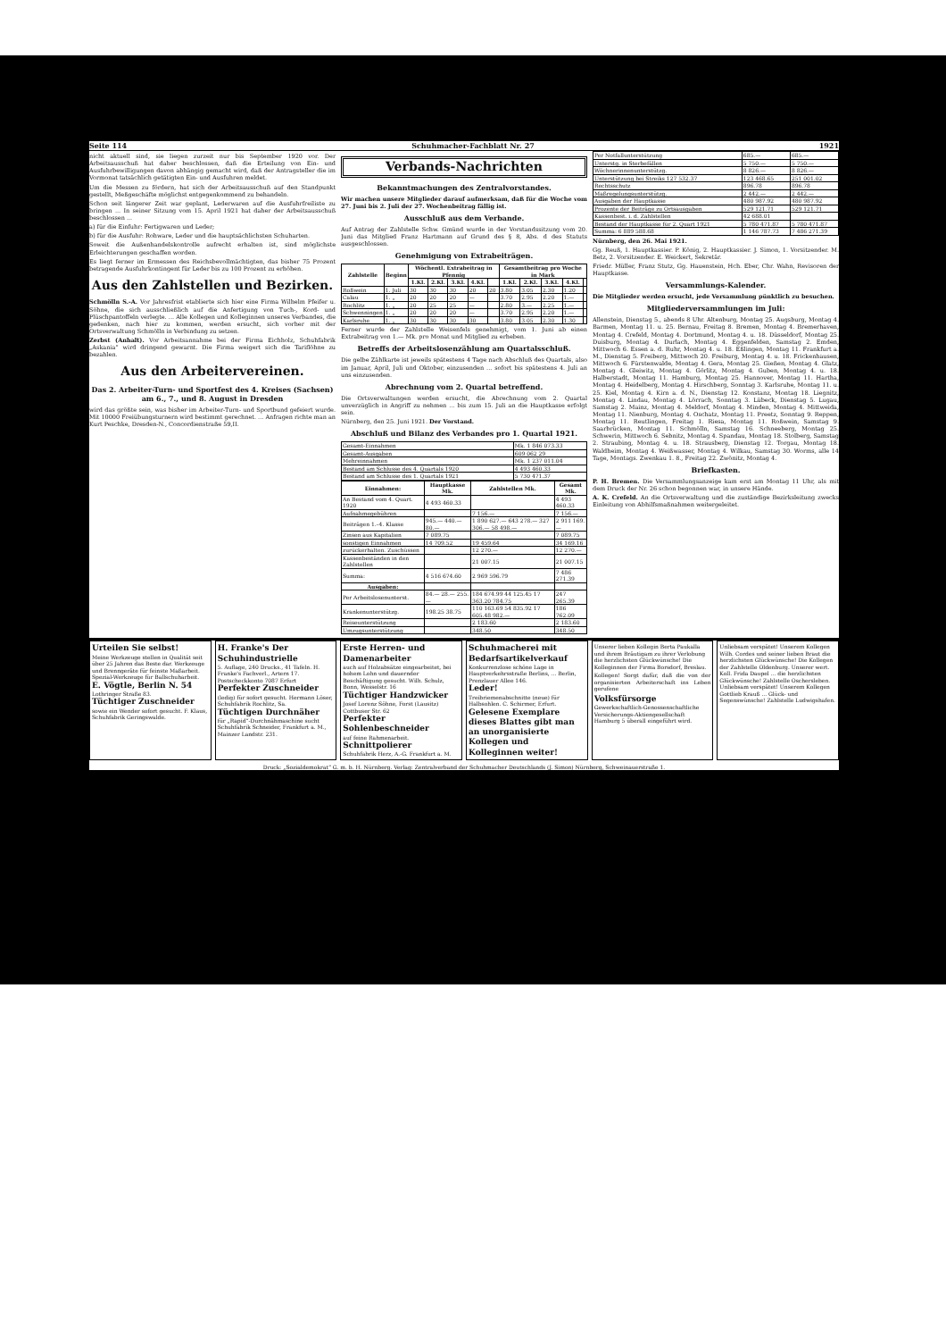Seite 114 Schuhmacher-Fachblatt Nr. 27 1921
nicht aktuell sind, sie liegen zurzeit nur bis September 1920 vor. Der Arbeitsausschuß hat daher beschlossen, daß die Erteilung von Ein- und Ausfuhrbewilligungen davon abhängig gemacht wird, daß der Antragsteller die im Vormonat tatsächlich getätigten Ein- und Ausfuhren meldet.
Um die Messen zu fördern, hat sich der Arbeitsausschuß auf den Standpunkt gestellt, Meßgeschäfte möglichst entgegenkommend zu behandeln.
Schon seit längerer Zeit war geplant, Lederwaren auf die Ausfuhrfreiliste zu bringen ... In seiner Sitzung vom 15. April 1921 hat daher der Arbeitsausschuß beschlossen ...
a) für die Einfuhr: Fertigwaren und Leder;
b) für die Ausfuhr: Rohware, Leder und die hauptsächlichsten Schuharten.
Soweit die Außenhandelskontrolle aufrecht erhalten ist, sind möglichste Erleichterungen geschaffen worden.
Es liegt ferner im Ermessen des Reichsbevollmächtigten, das bisher 75 Prozent betragende Ausfuhrkontingent für Leder bis zu 100 Prozent zu erhöhen.
Aus den Zahlstellen und Bezirken.
Schmölln S.-A. Vor Jahresfrist etablierte sich hier eine Firma Wilhelm Pfeifer u. Söhne, die sich ausschließlich auf die Anfertigung von Tuch-, Kord- und Plüschpantoffeln verlegte. ... Alle Kollegen und Kolleginnen unseres Verbandes, die gedenken, nach hier zu kommen, werden ersucht, sich vorher mit der Ortsverwaltung Schmölln in Verbindung zu setzen.
Zerbst (Anhalt). Vor Arbeitsannahme bei der Firma Eichholz, Schuhfabrik „Askania“ wird dringend gewarnt. Die Firma weigert sich die Tariflöhne zu bezahlen.
Aus den Arbeitervereinen.
Das 2. Arbeiter-Turn- und Sportfest des 4. Kreises (Sachsen) am 6., 7., und 8. August in Dresden
wird das größte sein, was bisher im Arbeiter-Turn- und Sportbund gefeiert wurde. Mit 10000 Freiübungsturnern wird bestimmt gerechnet. ... Anfragen richte man an Kurt Peschke, Dresden-N., Concordienstraße 59,II.
Verbands-Nachrichten
Bekanntmachungen des Zentralvorstandes.
Wir machen unsere Mitglieder darauf aufmerksam, daß für die Woche vom 27. Juni bis 2. Juli der 27. Wochenbeitrag fällig ist.
Ausschluß aus dem Verbande.
Auf Antrag der Zahlstelle Schw. Gmünd wurde in der Vorstandssitzung vom 20. Juni das Mitglied Franz Hartmann auf Grund des § 8, Abs. d des Statuts ausgeschlossen.
Genehmigung von Extrabeiträgen.
| Zahlstelle | Beginn | Wöchentl. Extrabeitrag in Pfennig | | | | | Gesamtbeitrag pro Woche in Mark | | | | |
| --- | --- | --- | --- | --- | --- | --- | --- | --- | --- | --- | --- |
| | | 1.Kl. | 2.Kl. | 3.Kl. | 4.Kl. | | 1.Kl. | 2.Kl. | 3.Kl. | 4.Kl. | |
| Roßwein | 1. Juli | 30 | 30 | 30 | 20 | 20 | 3.80 | 3.05 | 2.30 | 1.20 | |
| Calau | 1. „ | 20 | 20 | 20 | — | | 3.70 | 2.95 | 2.20 | 1.— | |
| Rochlitz | 1. „ | 20 | 25 | 25 | — | | 2.80 | 3.— | 2.25 | 1.— | |
| Schwenningen | 1. „ | 20 | 20 | 20 | — | | 3.70 | 2.95 | 2.20 | 1.— | |
| Karlsruhe | 1. „ | 30 | 30 | 30 | 30 | | 3.80 | 3.05 | 2.30 | 1.30 | |
Ferner wurde der Zahlstelle Weisenfels genehmigt, vom 1. Juni ab einen Extrabeitrag von 1.— Mk. pro Monat und Mitglied zu erheben.
Betreffs der Arbeitslosenzählung am Quartalsschluß.
Die gelbe Zählkarte ist jeweils spätestens 4 Tage nach Abschluß des Quartals, also im Januar, April, Juli und Oktober, einzusenden ... sofort bis spätestens 4. Juli an uns einzusenden.
Abrechnung vom 2. Quartal betreffend.
Die Ortsverwaltungen werden ersucht, die Abrechnung vom 2. Quartal unverzüglich in Angriff zu nehmen ... bis zum 15. Juli an die Hauptkasse erfolgt sein.
Nürnberg, den 25. Juni 1921. Der Vorstand.
Abschluß und Bilanz des Verbandes pro 1. Quartal 1921.
| Gesamt-Einnahmen | Mk. 1 846 073.33 |
| Gesamt-Ausgaben | 609 062 29 |
| Mehreinnahmen | Mk. 1 237 011.04 |
| Bestand am Schlusse des 4. Quartals 1920 | 4 493 460.33 |
| Bestand am Schlusse des 1. Quartals 1921 | 5 730 471.37 |
| Einnahmen: | Hauptkasse Mk. | Zahlstellen Mk. | Gesamt Mk. |
| --- | --- | --- | --- |
| An Bestand vom 4. Quart. 1920 | 4 493 460.33 | | 4 493 460.33 |
| Aufnahmegebühren | | 7 156.— | 7 156.— |
| Beiträgen 1.–4. Klasse | 945.— 440.— 80.— | 1 890 627.— 643 278.— 327 306.— 58 498.— | 2 911 169.— |
| Zinsen aus Kapitalien | 7 089.75 | | 7 089.75 |
| sonstigen Einnahmen | 14 709.52 | 19 459.64 | 34 169.16 |
| zurückerhalten. Zuschüssen | | 12 270.— | 12 270.— |
| Kassenbeständen in den Zahlstellen | | 21 007.15 | 21 007.15 |
| Summa: | 4 516 674.60 | 2 969 596.79 | 7 486 271.39 |
| Ausgaben: | | | |
| Per Arbeitslosenunterst. | 84.— 28.— 255.— | 184 674.99 44 125.45 17 363.20 784.75 | 247 265.39 |
| Krankenunterstützg. | 198.25 38.75 | 110 163.69 54 835.92 17 605.48 982.— | 186 762.09 |
| Reiseunterstützung | | 2 183.60 | 2 183.60 |
| Umzugsunterstützung | | 348.50 | 348.50 |
| Per Notfallunterstützung | 685.— | 685.— |
| Unterstg. in Sterbefällen | 5 750.— | 5 750.— |
| Wöchnerinnenunterstützg. | 8 826.— | 8 826.— |
| Unterstützung bei Streiks 127 532.37 | 123 468.65 | 251 001.02 |
| Rechtsschutz | 896.78 | 896.78 |
| Maßregelungsunterstützg. | 2 442.— | 2 442.— |
| Ausgaben der Hauptkasse | 480 987.92 | 480 987.92 |
| Prozente der Beiträge zu Ortsausgaben | 529 121.71 | 529 121.71 |
| Kassenbest. i. d. Zahlstellen | 42 688.01 | |
| Bestand der Hauptkasse für 2. Quart 1921 | 5 780 471.87 | 5 780 471.87 |
| Summa: 6 889 588.68 | 1 146 787.73 | 7 486 271.39 |
Nürnberg, den 26. Mai 1921.
Gg. Reuß, 1. Hauptkassier. P. König, 2. Hauptkassier. J. Simon, 1. Vorsitzender. M. Betz, 2. Vorsitzender. E. Weickert, Sekretär.
Friedr. Müller, Franz Stutz, Gg. Hauenstein, Hch. Eber, Chr. Wahn, Revisoren der Hauptkasse.
Versammlungs-Kalender.
Die Mitglieder werden ersucht, jede Versammlung pünktlich zu besuchen.
Mitgliederversammlungen im Juli:
Allenstein, Dienstag 5., abends 8 Uhr. Altenburg, Montag 25. Augsburg, Montag 4. Barmen, Montag 11. u. 25. Bernau, Freitag 8. Bremen, Montag 4. Bremerhaven, Montag 4. Crefeld, Montag 4. Dortmund, Montag 4. u. 18. Düsseldorf, Montag 25. Duisburg, Montag 4. Durlach, Montag 4. Eggenfelden, Samstag 2. Emden, Mittwoch 6. Essen a. d. Ruhr, Montag 4. u. 18. Eßlingen, Montag 11. Frankfurt a. M., Dienstag 5. Freiberg, Mittwoch 20. Freiburg, Montag 4. u. 18. Frickenhausen, Mittwoch 6. Fürstenwalde, Montag 4. Gera, Montag 25. Gießen, Montag 4. Glatz, Montag 4. Gleiwitz, Montag 4. Görlitz, Montag 4. Guben, Montag 4. u. 18. Halberstadt, Montag 11. Hamburg, Montag 25. Hannover, Montag 11. Hartha, Montag 4. Heidelberg, Montag 4. Hirschberg, Sonntag 3. Karlsruhe, Montag 11. u. 25. Kiel, Montag 4. Kirn a. d. N., Dienstag 12. Konstanz, Montag 18. Liegnitz, Montag 4. Lindau, Montag 4. Lörrach, Sonntag 3. Lübeck, Dienstag 5. Lugau, Samstag 2. Mainz, Montag 4. Meldorf, Montag 4. Minden, Montag 4. Mittweida, Montag 11. Nienburg, Montag 4. Oschatz, Montag 11. Preetz, Sonntag 9. Reppen, Montag 11. Reutlingen, Freitag 1. Riesa, Montag 11. Roßwein, Samstag 9. Saarbrücken, Montag 11. Schmölln, Samstag 16. Schneeberg, Montag 25. Schwerin, Mittwoch 6. Sebnitz, Montag 4. Spandau, Montag 18. Stolberg, Samstag 2. Straubing, Montag 4. u. 18. Strausberg, Dienstag 12. Torgau, Montag 18. Waldheim, Montag 4. Weißwasser, Montag 4. Wilkau, Samstag 30. Worms, alle 14 Tage, Montags. Zwenkau 1. 8., Freitag 22. Zwönitz, Montag 4.
Briefkasten.
P. H. Bremen. Die Versammlungsanzeige kam erst am Montag 11 Uhr, als mit dem Druck der Nr. 26 schon begonnen war, in unsere Hände.
A. K. Crefeld. An die Ortsverwaltung und die zuständige Bezirksleitung zwecks Einleitung von Abhilfsmaßnahmen weitergeleitet.
Urteilen Sie selbst!
Meine Werkzeuge stellen in Qualität seit über 25 Jahren das Beste dar. Werkzeuge und Brenngeräte für feinste Maßarbeit. Spezial-Werkzeuge für Ballschuharbeit.
E. Vögtle, Berlin N. 54
Lothringer Straße 83.
Tüchtiger Zuschneider
sowie ein Wender sofort gesucht. F. Klaus, Schuhfabrik Geringswalde.
H. Franke's Der Schuhindustrielle
5. Auflage, 240 Drucks., 41 Tafeln. H. Franke's Fachverl., Artern 17. Postscheckkonto 7087 Erfurt
Perfekter Zuschneider
(ledig) für sofort gesucht. Hermann Löser, Schuhfabrik Rochlitz, Sa.
Tüchtigen Durchnäher
für „Rapid“-Durchnähmaschine sucht Schuhfabrik Schneider, Frankfurt a. M., Mainzer Landstr. 231.
Erste Herren- und Damenarbeiter
auch auf Holzabsätze eingearbeitet, bei hohem Lohn und dauernder Beschäftigung gesucht. Wilh. Schulz, Bonn, Wesselstr. 16
Tüchtiger Handzwicker
Josef Lorenz Söhne, Forst (Lausitz) Cottbuser Str. 62
Perfekter Sohlenbeschneider
auf feine Rahmenarbeit.
Schnittpolierer
Schuhfabrik Herz, A.-G. Frankfurt a. M.
Schuhmacherei mit Bedarfsartikelverkauf
Konkurrenzlose schöne Lage in Hauptverkehrsstraße Berlins, ... Berlin, Prenzlauer Allee 146.
Leder!
Treibriemenabschnitte (neue) für Halbsohlen. C. Schirmer, Erfurt.
Gelesene Exemplare dieses Blattes gibt man an unorganisierte Kollegen und Kolleginnen weiter!
Unserer lieben Kollegin Berta Paukalla und ihrem Bräutigam zu ihrer Verlobung die herzlichsten Glückwünsche! Die Kolleginnen der Firma Borsdorf, Breslau.
Kollegen! Sorgt dafür, daß die von der organisierten Arbeiterschaft ins Leben gerufene
Volksfürsorge
Gewerkschaftlich-Genossenschaftliche Versicherungs-Aktiengesellschaft Hamburg 5 überall eingeführt wird.
Unliebsam verspätet! Unserem Kollegen Wilh. Cordes und seiner lieben Braut die herzlichsten Glückwünsche! Die Kollegen der Zahlstelle Oldenburg. Unserer wert. Koll. Frida Daupel ... die herzlichsten Glückwünsche! Zahlstelle Oschersleben. Unliebsam verspätet! Unserem Kollegen Gottlieb Krauß ... Glück- und Segenswünsche! Zahlstelle Ludwigshafen.
Druck: „Sozialdemokrat“ G. m. b. H. Nürnberg. Verlag: Zentralverband der Schuhmacher Deutschlands (J. Simon) Nürnberg, Schweinauerstraße 1.